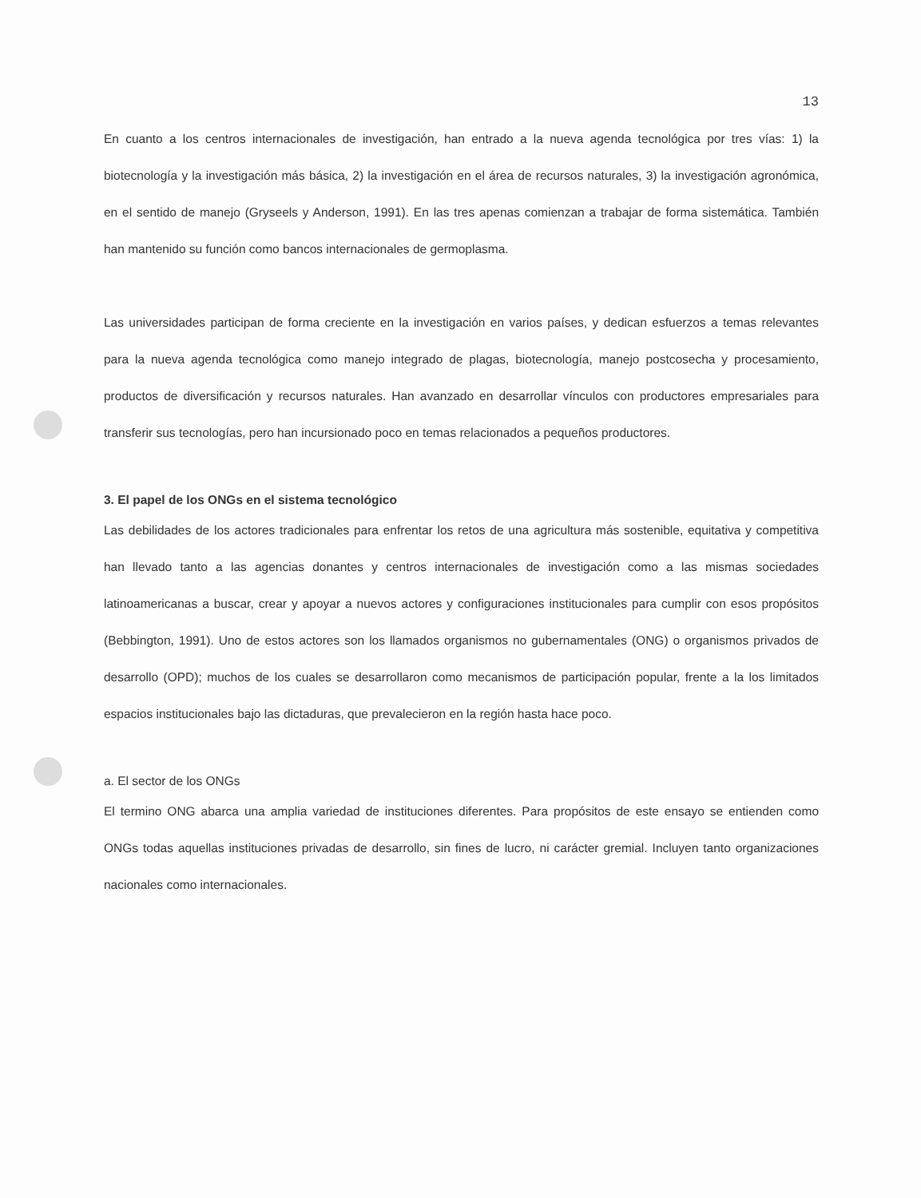13
En cuanto a los centros internacionales de investigación, han entrado a la nueva agenda tecnológica por tres vías: 1) la biotecnología y la investigación más básica, 2) la investigación en el área de recursos naturales, 3) la investigación agronómica, en el sentido de manejo (Gryseels y Anderson, 1991). En las tres apenas comienzan a trabajar de forma sistemática. También han mantenido su función como bancos internacionales de germoplasma.
Las universidades participan de forma creciente en la investigación en varios países, y dedican esfuerzos a temas relevantes para la nueva agenda tecnológica como manejo integrado de plagas, biotecnología, manejo postcosecha y procesamiento, productos de diversificación y recursos naturales. Han avanzado en desarrollar vínculos con productores empresariales para transferir sus tecnologías, pero han incursionado poco en temas relacionados a pequeños productores.
3. El papel de los ONGs en el sistema tecnológico
Las debilidades de los actores tradicionales para enfrentar los retos de una agricultura más sostenible, equitativa y competitiva han llevado tanto a las agencias donantes y centros internacionales de investigación como a las mismas sociedades latinoamericanas a buscar, crear y apoyar a nuevos actores y configuraciones institucionales para cumplir con esos propósitos (Bebbington, 1991). Uno de estos actores son los llamados organismos no gubernamentales (ONG) o organismos privados de desarrollo (OPD); muchos de los cuales se desarrollaron como mecanismos de participación popular, frente a la los limitados espacios institucionales bajo las dictaduras, que prevalecieron en la región hasta hace poco.
a. El sector de los ONGs
El termino ONG abarca una amplia variedad de instituciones diferentes. Para propósitos de este ensayo se entienden como ONGs todas aquellas instituciones privadas de desarrollo, sin fines de lucro, ni carácter gremial. Incluyen tanto organizaciones nacionales como internacionales.